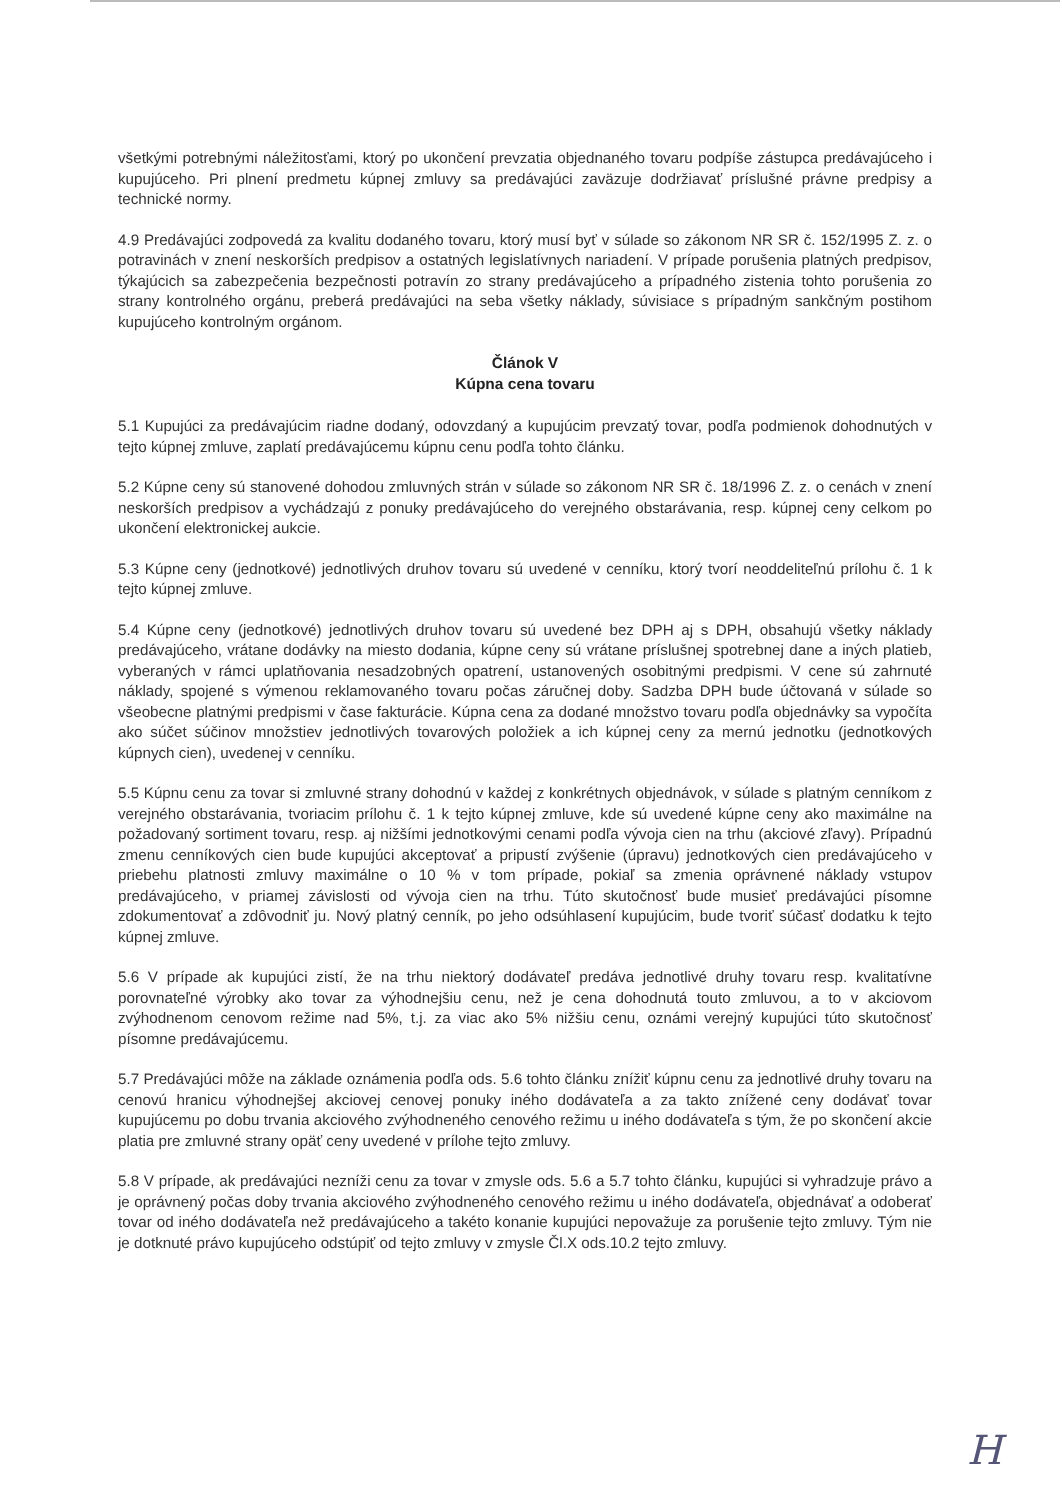všetkými potrebnými náležitosťami, ktorý po ukončení prevzatia objednaného tovaru podpíše zástupca predávajúceho i kupujúceho. Pri plnení predmetu kúpnej zmluvy sa predávajúci zaväzuje dodržiavať príslušné právne predpisy a technické normy.
4.9 Predávajúci zodpovedá za kvalitu dodaného tovaru, ktorý musí byť v súlade so zákonom NR SR č. 152/1995 Z. z. o potravinách v znení neskorších predpisov a ostatných legislatívnych nariadení. V prípade porušenia platných predpisov, týkajúcich sa zabezpečenia bezpečnosti potravín zo strany predávajúceho a prípadného zistenia tohto porušenia zo strany kontrolného orgánu, preberá predávajúci na seba všetky náklady, súvisiace s prípadným sankčným postihom kupujúceho kontrolným orgánom.
Článok V
Kúpna cena tovaru
5.1 Kupujúci za predávajúcim riadne dodaný, odovzdaný a kupujúcim prevzatý tovar, podľa podmienok dohodnutých v tejto kúpnej zmluve, zaplatí predávajúcemu kúpnu cenu podľa tohto článku.
5.2 Kúpne ceny sú stanovené dohodou zmluvných strán v súlade so zákonom NR SR č. 18/1996 Z. z. o cenách v znení neskorších predpisov a vychádzajú z ponuky predávajúceho do verejného obstarávania, resp. kúpnej ceny celkom po ukončení elektronickej aukcie.
5.3 Kúpne ceny (jednotkové) jednotlivých druhov tovaru sú uvedené v cenníku, ktorý tvorí neoddeliteľnú prílohu č. 1 k tejto kúpnej zmluve.
5.4 Kúpne ceny (jednotkové) jednotlivých druhov tovaru sú uvedené bez DPH aj s DPH, obsahujú všetky náklady predávajúceho, vrátane dodávky na miesto dodania, kúpne ceny sú vrátane príslušnej spotrebnej dane a iných platieb, vyberaných v rámci uplatňovania nesadzobných opatrení, ustanovených osobitnými predpismi. V cene sú zahrnuté náklady, spojené s výmenou reklamovaného tovaru počas záručnej doby. Sadzba DPH bude účtovaná v súlade so všeobecne platnými predpismi v čase fakturácie. Kúpna cena za dodané množstvo tovaru podľa objednávky sa vypočíta ako súčet súčinov množstiev jednotlivých tovarových položiek a ich kúpnej ceny za mernú jednotku (jednotkových kúpnych cien), uvedenej v cenníku.
5.5 Kúpnu cenu za tovar si zmluvné strany dohodnú v každej z konkrétnych objednávok, v súlade s platným cenníkom z verejného obstarávania, tvoriacim prílohu č. 1 k tejto kúpnej zmluve, kde sú uvedené kúpne ceny ako maximálne na požadovaný sortiment tovaru, resp. aj nižšími jednotkovými cenami podľa vývoja cien na trhu (akciové zľavy). Prípadnú zmenu cenníkových cien bude kupujúci akceptovať a pripustí zvýšenie (úpravu) jednotkových cien predávajúceho v priebehu platnosti zmluvy maximálne o 10 % v tom prípade, pokiaľ sa zmenia oprávnené náklady vstupov predávajúceho, v priamej závislosti od vývoja cien na trhu. Túto skutočnosť bude musieť predávajúci písomne zdokumentovať a zdôvodniť ju. Nový platný cenník, po jeho odsúhlasení kupujúcim, bude tvoriť súčasť dodatku k tejto kúpnej zmluve.
5.6 V prípade ak kupujúci zistí, že na trhu niektorý dodávateľ predáva jednotlivé druhy tovaru resp. kvalitatívne porovnateľné výrobky ako tovar za výhodnejšiu cenu, než je cena dohodnutá touto zmluvou, a to v akciovom zvýhodnenom cenovom režime nad 5%, t.j. za viac ako 5% nižšiu cenu, oznámi verejný kupujúci túto skutočnosť písomne predávajúcemu.
5.7 Predávajúci môže na základe oznámenia podľa ods. 5.6 tohto článku znížiť kúpnu cenu za jednotlivé druhy tovaru na cenovú hranicu výhodnejšej akciovej cenovej ponuky iného dodávateľa a za takto znížené ceny dodávať tovar kupujúcemu po dobu trvania akciového zvýhodneného cenového režimu u iného dodávateľa s tým, že po skončení akcie platia pre zmluvné strany opäť ceny uvedené v prílohe tejto zmluvy.
5.8 V prípade, ak predávajúci nezníži cenu za tovar v zmysle ods. 5.6 a 5.7 tohto článku, kupujúci si vyhradzuje právo a je oprávnený počas doby trvania akciového zvýhodneného cenového režimu u iného dodávateľa, objednávať a odoberať tovar od iného dodávateľa než predávajúceho a takéto konanie kupujúci nepovažuje za porušenie tejto zmluvy. Tým nie je dotknuté právo kupujúceho odstúpiť od tejto zmluvy v zmysle Čl.X ods.10.2 tejto zmluvy.
H